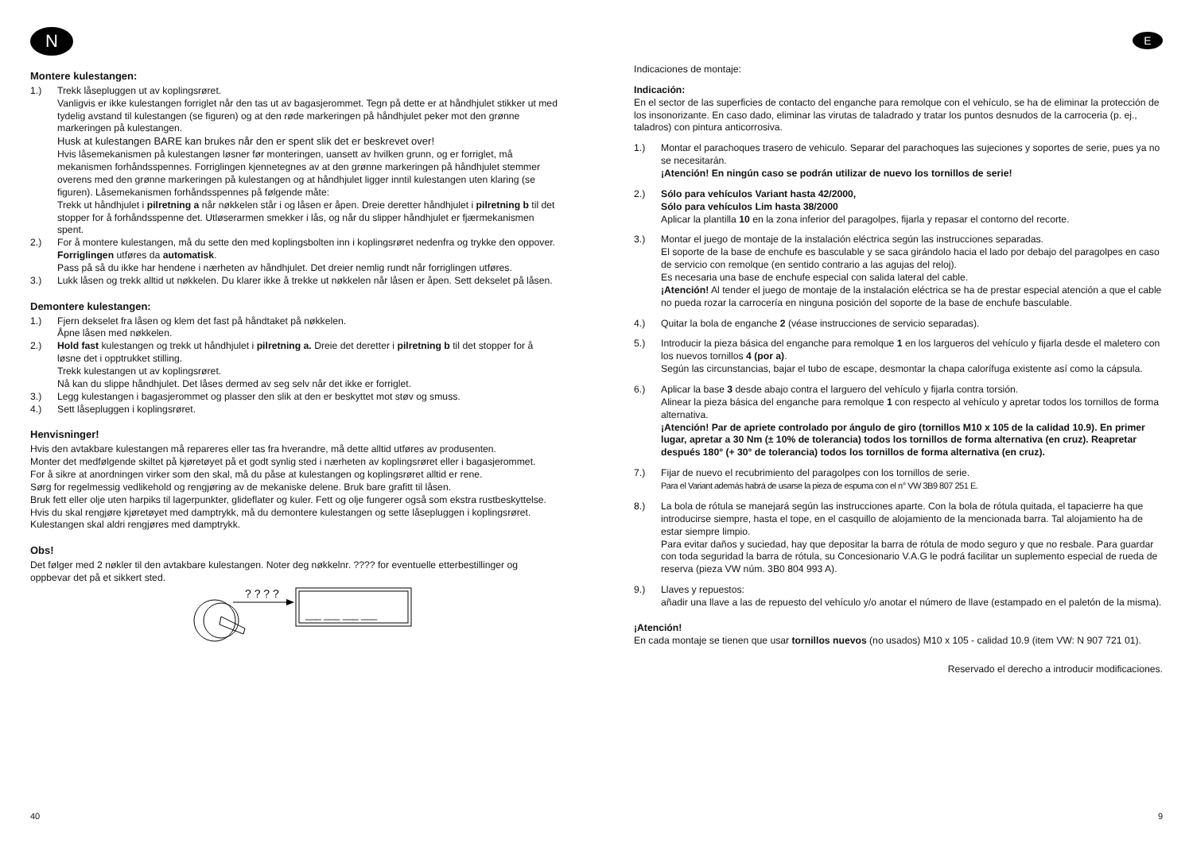N
Montere kulestangen:
1.) Trekk låsepluggen ut av koplingsrøret.
Vanligvis er ikke kulestangen forriglet når den tas ut av bagasjerommet. Tegn på dette er at håndhjulet stikker ut med tydelig avstand til kulestangen (se figuren) og at den røde markeringen på håndhjulet peker mot den grønne markeringen på kulestangen.
Husk at kulestangen BARE kan brukes når den er spent slik det er beskrevet over!
Hvis låsemekanismen på kulestangen løsner før monteringen, uansett av hvilken grunn, og er forriglet, må mekanismen forhåndsspennes. Forriglingen kjennetegnes av at den grønne markeringen på håndhjulet stemmer overens med den grønne markeringen på kulestangen og at håndhjulet ligger inntil kulestangen uten klaring (se figuren). Låsemekanismen forhåndsspennes på følgende måte:
Trekk ut håndhjulet i pilretning a når nøkkelen står i og låsen er åpen. Dreie deretter håndhjulet i pilretning b til det stopper for å forhåndsspenne det. Utløserarmen smekker i lås, og når du slipper håndhjulet er fjærmekanismen spent.
2.) For å montere kulestangen, må du sette den med koplingsbolten inn i koplingsrøret nedenfra og trykke den oppover.
Forriglingen utføres da automatisk.
Pass på så du ikke har hendene i nærheten av håndhjulet. Det dreier nemlig rundt når forriglingen utføres.
3.) Lukk låsen og trekk alltid ut nøkkelen. Du klarer ikke å trekke ut nøkkelen når låsen er åpen. Sett dekselet på låsen.
Demontere kulestangen:
1.) Fjern dekselet fra låsen og klem det fast på håndtaket på nøkkelen.
Åpne låsen med nøkkelen.
2.) Hold fast kulestangen og trekk ut håndhjulet i pilretning a. Dreie det deretter i pilretning b til det stopper for å løsne det i opptrukket stilling.
Trekk kulestangen ut av koplingsrøret.
Nå kan du slippe håndhjulet. Det låses dermed av seg selv når det ikke er forriglet.
3.) Legg kulestangen i bagasjerommet og plasser den slik at den er beskyttet mot støv og smuss.
4.) Sett låsepluggen i koplingsrøret.
Henvisninger!
Hvis den avtakbare kulestangen må repareres eller tas fra hverandre, må dette alltid utføres av produsenten.
Monter det medfølgende skiltet på kjøretøyet på et godt synlig sted i nærheten av koplingsrøret eller i bagasjerommet.
For å sikre at anordningen virker som den skal, må du påse at kulestangen og koplingsrøret alltid er rene.
Sørg for regelmessig vedlikehold og rengjøring av de mekaniske delene. Bruk bare grafitt til låsen.
Bruk fett eller olje uten harpiks til lagerpunkter, glideflater og kuler. Fett og olje fungerer også som ekstra rustbeskyttelse.
Hvis du skal rengjøre kjøretøyet med damptrykk, må du demontere kulestangen og sette låsepluggen i koplingsrøret. Kulestangen skal aldri rengjøres med damptrykk.
Obs!
Det følger med 2 nøkler til den avtakbare kulestangen. Noter deg nøkkelnr. ???? for eventuelle etterbestillinger og oppbevar det på et sikkert sted.
? ? ? ?
___ ___ ___ ___
40
E
Indicaciones de montaje:
Indicación:
En el sector de las superficies de contacto del enganche para remolque con el vehículo, se ha de eliminar la protección de los insonorizante. En caso dado, eliminar las virutas de taladrado y tratar los puntos desnudos de la carroceria (p. ej., taladros) con pintura anticorrosiva.
1.) Montar el parachoques trasero de vehiculo. Separar del parachoques las sujeciones y soportes de serie, pues ya no se necesitarán.
¡Atención! En ningún caso se podrán utilizar de nuevo los tornillos de serie!
2.) Sólo para vehículos Variant hasta 42/2000,
Sólo para vehículos Lim hasta 38/2000
Aplicar la plantilla 10 en la zona inferior del paragolpes, fijarla y repasar el contorno del recorte.
3.) Montar el juego de montaje de la instalación eléctrica según las instrucciones separadas.
El soporte de la base de enchufe es basculable y se saca girándolo hacia el lado por debajo del paragolpes en caso de servicio con remolque (en sentido contrario a las agujas del reloj).
Es necesaria una base de enchufe especial con salida lateral del cable.
¡Atención! Al tender el juego de montaje de la instalación eléctrica se ha de prestar especial atención a que el cable no pueda rozar la carrocería en ninguna posición del soporte de la base de enchufe basculable.
4.) Quitar la bola de enganche 2 (véase instrucciones de servicio separadas).
5.) Introducir la pieza básica del enganche para remolque 1 en los largueros del vehículo y fijarla desde el maletero con los nuevos tornillos 4 (por a).
Según las circunstancias, bajar el tubo de escape, desmontar la chapa calorífuga existente así como la cápsula.
6.) Aplicar la base 3 desde abajo contra el larguero del vehículo y fijarla contra torsión.
Alinear la pieza básica del enganche para remolque 1 con respecto al vehículo y apretar todos los tornillos de forma alternativa.
¡Atención! Par de apriete controlado por ángulo de giro (tornillos M10 x 105 de la calidad 10.9). En primer lugar, apretar a 30 Nm (± 10% de tolerancia) todos los tornillos de forma alternativa (en cruz). Reapretar después 180° (+ 30° de tolerancia) todos los tornillos de forma alternativa (en cruz).
7.) Fijar de nuevo el recubrimiento del paragolpes con los tornillos de serie.
Para el Variant además habrá de usarse la pieza de espuma con el n° VW 3B9 807 251 E.
8.) La bola de rótula se manejará según las instrucciones aparte. Con la bola de rótula quitada, el tapacierre ha que introducirse siempre, hasta el tope, en el casquillo de alojamiento de la mencionada barra. Tal alojamiento ha de estar siempre limpio.
Para evitar daños y suciedad, hay que depositar la barra de rótula de modo seguro y que no resbale. Para guardar con toda seguridad la barra de rótula, su Concesionario V.A.G le podrá facilitar un suplemento especial de rueda de reserva (pieza VW núm. 3B0 804 993 A).
9.) Llaves y repuestos:
añadir una llave a las de repuesto del vehículo y/o anotar el número de llave (estampado en el paletón de la misma).
¡Atención!
En cada montaje se tienen que usar tornillos nuevos (no usados) M10 x 105 - calidad 10.9 (item VW: N 907 721 01).
Reservado el derecho a introducir modificaciones.
9